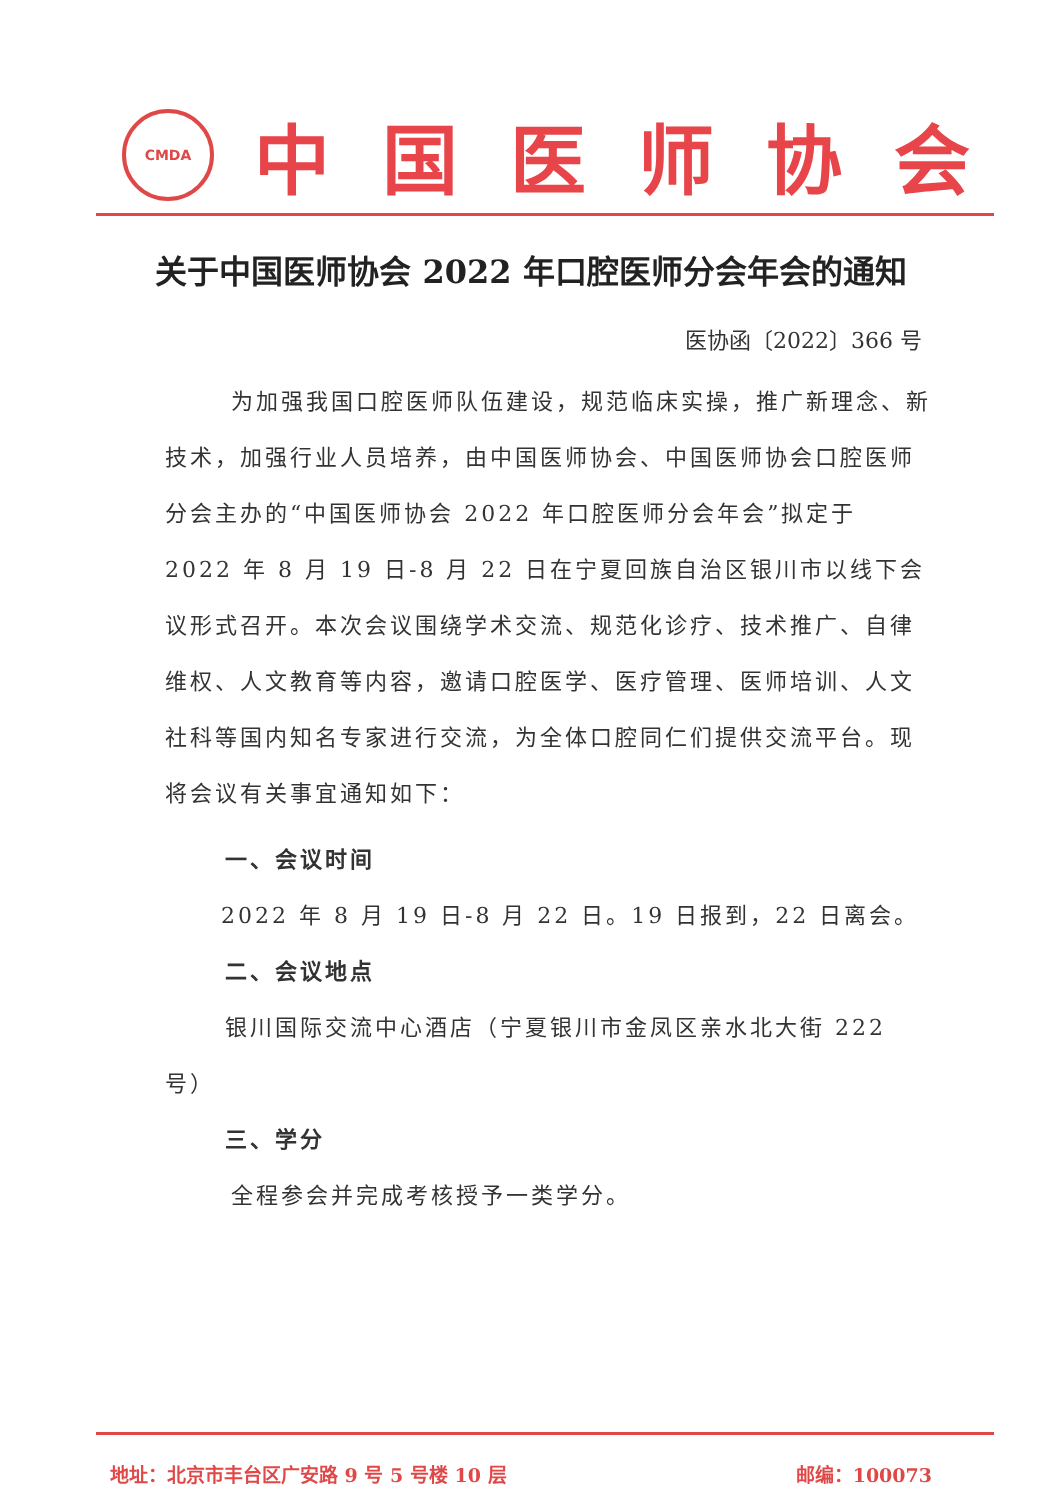CMDA
中国医师协会
关于中国医师协会 2022 年口腔医师分会年会的通知
医协函〔2022〕366 号
为加强我国口腔医师队伍建设，规范临床实操，推广新理念、新技术，加强行业人员培养，由中国医师协会、中国医师协会口腔医师分会主办的“中国医师协会 2022 年口腔医师分会年会”拟定于 2022 年 8 月 19 日-8 月 22 日在宁夏回族自治区银川市以线下会议形式召开。本次会议围绕学术交流、规范化诊疗、技术推广、自律维权、人文教育等内容，邀请口腔医学、医疗管理、医师培训、人文社科等国内知名专家进行交流，为全体口腔同仁们提供交流平台。现将会议有关事宜通知如下：
一、会议时间
2022 年 8 月 19 日-8 月 22 日。19 日报到，22 日离会。
二、会议地点
银川国际交流中心酒店（宁夏银川市金凤区亲水北大街 222 号）
三、学分
全程参会并完成考核授予一类学分。
地址：北京市丰台区广安路 9 号 5 号楼 10 层 邮编：100073